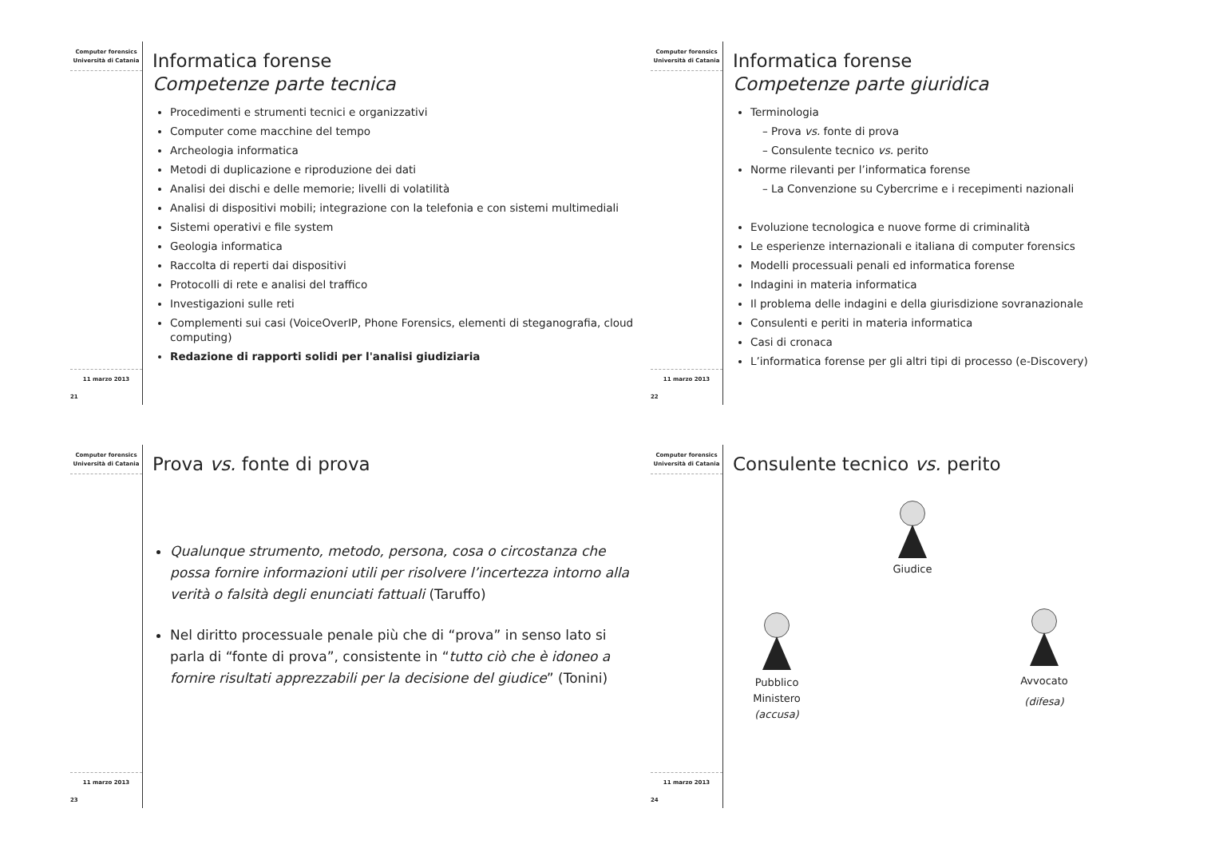Computer forensics
Università di Catania
11 marzo 2013
21
Informatica forense
Competenze parte tecnica
Procedimenti e strumenti tecnici e organizzativi
Computer come macchine del tempo
Archeologia informatica
Metodi di duplicazione e riproduzione dei dati
Analisi dei dischi e delle memorie; livelli di volatilità
Analisi di dispositivi mobili; integrazione con la telefonia e con sistemi multimediali
Sistemi operativi e file system
Geologia informatica
Raccolta di reperti dai dispositivi
Protocolli di rete e analisi del traffico
Investigazioni sulle reti
Complementi sui casi (VoiceOverIP, Phone Forensics, elementi di steganografia, cloud computing)
Redazione di rapporti solidi per l'analisi giudiziaria
Computer forensics
Università di Catania
11 marzo 2013
22
Informatica forense
Competenze parte giuridica
Terminologia
Prova vs. fonte di prova
Consulente tecnico vs. perito
Norme rilevanti per l’informatica forense
La Convenzione su Cybercrime e i recepimenti nazionali
Evoluzione tecnologica e nuove forme di criminalità
Le esperienze internazionali e italiana di computer forensics
Modelli processuali penali ed informatica forense
Indagini in materia informatica
Il problema delle indagini e della giurisdizione sovranazionale
Consulenti e periti in materia informatica
Casi di cronaca
L’informatica forense per gli altri tipi di processo (e-Discovery)
Computer forensics
Università di Catania
11 marzo 2013
23
Prova vs. fonte di prova
Qualunque strumento, metodo, persona, cosa o circostanza che possa fornire informazioni utili per risolvere l’incertezza intorno alla verità o falsità degli enunciati fattuali (Taruffo)
Nel diritto processuale penale più che di “prova” in senso lato si parla di “fonte di prova”, consistente in “tutto ciò che è idoneo a fornire risultati apprezzabili per la decisione del giudice” (Tonini)
Computer forensics
Università di Catania
11 marzo 2013
24
Consulente tecnico vs. perito
Giudice
Pubblico
Ministero
(accusa)
Avvocato
(difesa)